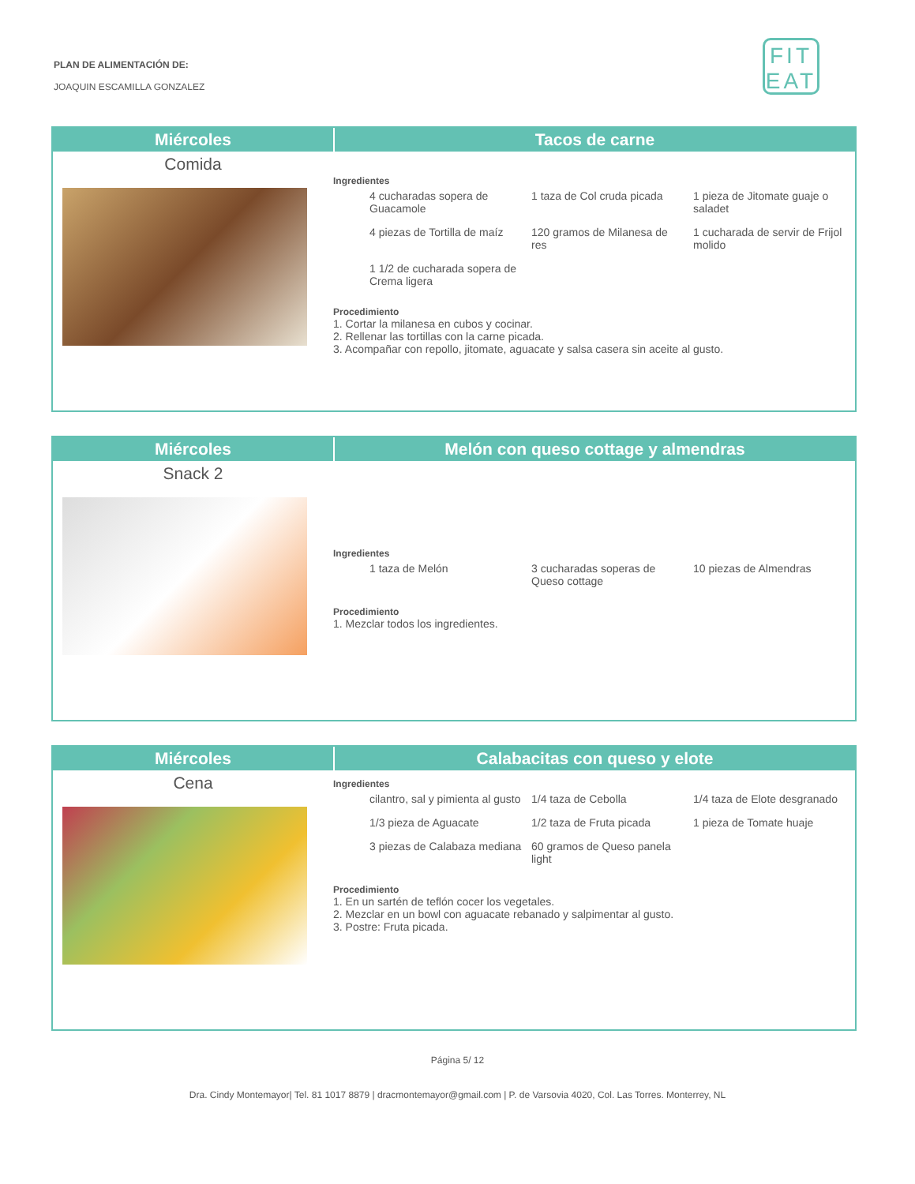PLAN DE ALIMENTACIÓN DE:
JOAQUIN ESCAMILLA GONZALEZ
FIT
EAT
Miércoles Tacos de carne
Comida
Ingredientes
4 cucharadas sopera de Guacamole
1 taza de Col cruda picada
1 pieza de Jitomate guaje o saladet
4 piezas de Tortilla de maíz
120 gramos de Milanesa de res
1 cucharada de servir de Frijol molido
1 1/2 de cucharada sopera de Crema ligera
Procedimiento
1. Cortar la milanesa en cubos y cocinar.
2. Rellenar las tortillas con la carne picada.
3. Acompañar con repollo, jitomate, aguacate y salsa casera sin aceite al gusto.
Miércoles Melón con queso cottage y almendras
Snack 2
Ingredientes
1 taza de Melón
3 cucharadas soperas de Queso cottage
10 piezas de Almendras
Procedimiento
1. Mezclar todos los ingredientes.
Miércoles Calabacitas con queso y elote
Cena
Ingredientes
cilantro, sal y pimienta al gusto
1/4 taza de Cebolla
1/4 taza de Elote desgranado
1/3 pieza de Aguacate
1/2 taza de Fruta picada
1 pieza de Tomate huaje
3 piezas de Calabaza mediana
60 gramos de Queso panela light
Procedimiento
1. En un sartén de teflón cocer los vegetales.
2. Mezclar en un bowl con aguacate rebanado y salpimentar al gusto.
3. Postre: Fruta picada.
Página 5/ 12
Dra. Cindy Montemayor| Tel. 81 1017 8879 | dracmontemayor@gmail.com | P. de Varsovia 4020, Col. Las Torres. Monterrey, NL